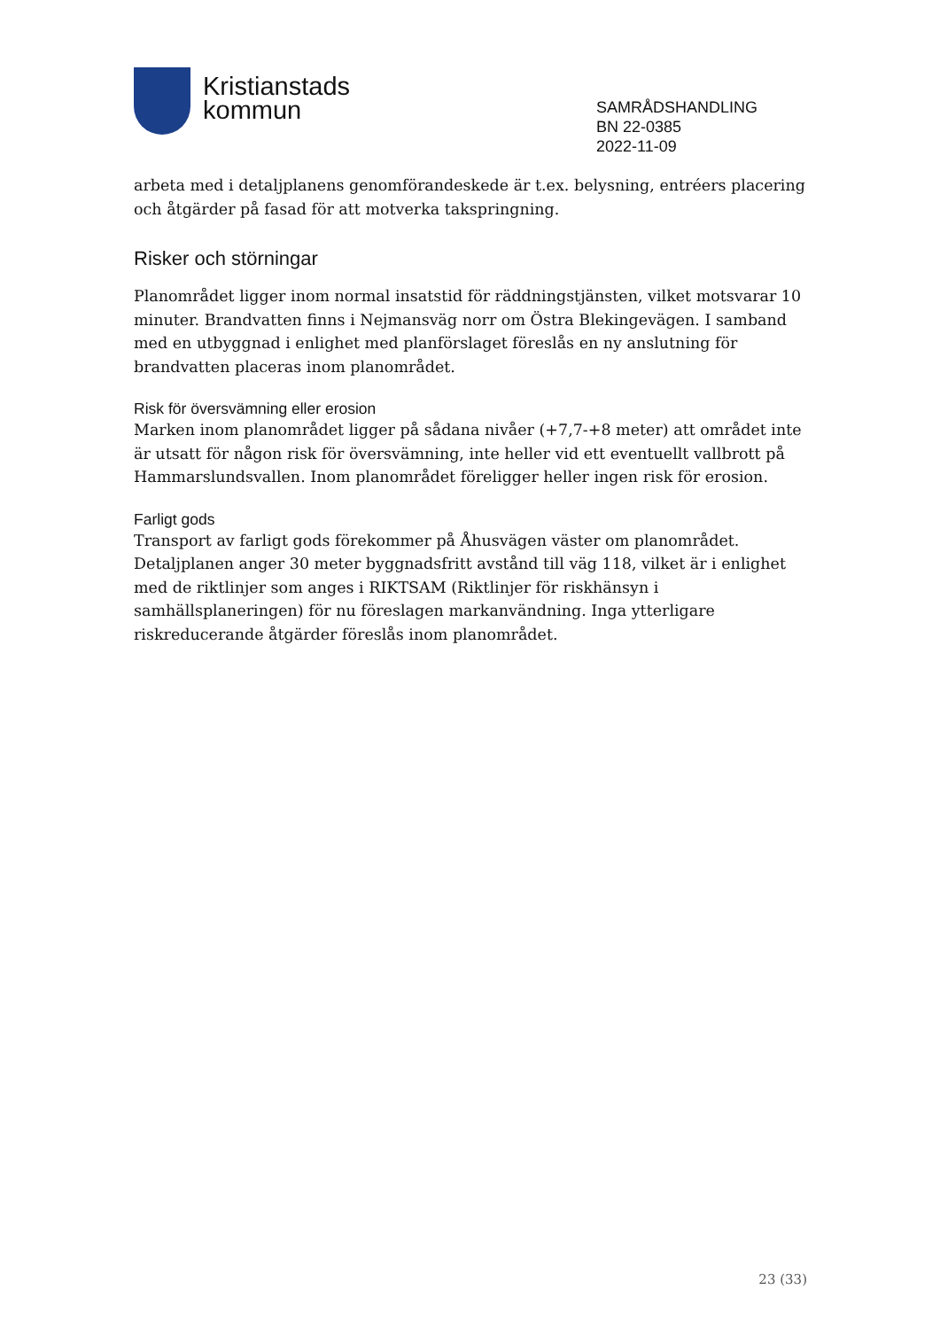Kristianstads
kommun
SAMRÅDSHANDLING
BN 22-0385
2022-11-09
arbeta med i detaljplanens genomförandeskede är t.ex. belysning, entréers placering och åtgärder på fasad för att motverka takspringning.
Risker och störningar
Planområdet ligger inom normal insatstid för räddningstjänsten, vilket motsvarar 10 minuter. Brandvatten finns i Nejmansväg norr om Östra Blekingevägen. I samband med en utbyggnad i enlighet med planförslaget föreslås en ny anslutning för brandvatten placeras inom planområdet.
Risk för översvämning eller erosion
Marken inom planområdet ligger på sådana nivåer (+7,7-+8 meter) att området inte är utsatt för någon risk för översvämning, inte heller vid ett eventuellt vallbrott på Hammarslundsvallen. Inom planområdet föreligger heller ingen risk för erosion.
Farligt gods
Transport av farligt gods förekommer på Åhusvägen väster om planområdet. Detaljplanen anger 30 meter byggnadsfritt avstånd till väg 118, vilket är i enlighet med de riktlinjer som anges i RIKTSAM (Riktlinjer för riskhänsyn i samhällsplaneringen) för nu föreslagen markanvändning. Inga ytterligare riskreducerande åtgärder föreslås inom planområdet.
23 (33)